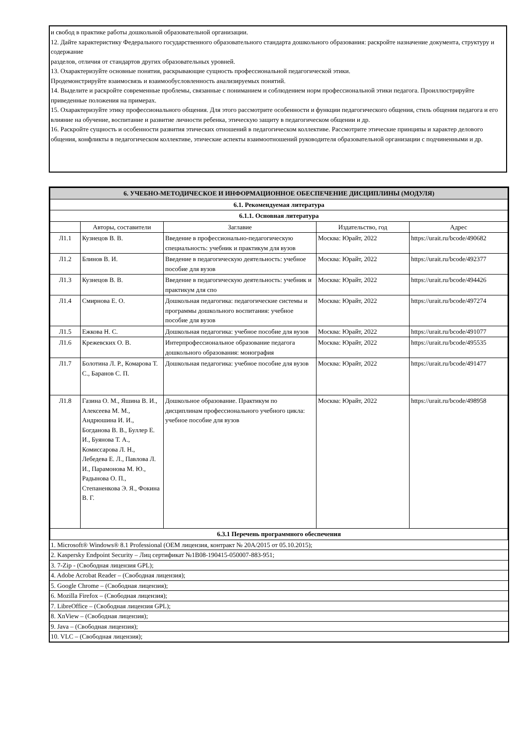и свобод в практике работы дошкольной образовательной организации.
12. Дайте характеристику Федерального государственного образовательного стандарта дошкольного образования: раскройте назначение документа, структуру и содержание
разделов, отличия от стандартов других образовательных уровней.
13. Охарактеризуйте основные понятия, раскрывающие сущность профессиональной педагогической этики.
Продемонстрируйте взаимосвязь и взаимообусловленность анализируемых понятий.
14. Выделите и раскройте современные проблемы, связанные с пониманием и соблюдением норм профессиональной этики педагога. Проиллюстрируйте приведенные положения на примерах.
15. Охарактеризуйте этику профессионального общения. Для этого рассмотрите особенности и функции педагогического общения, стиль общения педагога и его влияние на обучение, воспитание и развитие личности ребенка, этическую защиту в педагогическом общении и др.
16. Раскройте сущность и особенности развития этических отношений в педагогическом коллективе. Рассмотрите этические принципы и характер делового общения, конфликты в педагогическом коллективе, этические аспекты взаимоотношений руководителя образовательной организации с подчиненными и др.
| 6. УЧЕБНО-МЕТОДИЧЕСКОЕ И ИНФОРМАЦИОННОЕ ОБЕСПЕЧЕНИЕ ДИСЦИПЛИНЫ (МОДУЛЯ) | | | | |
| 6.1. Рекомендуемая литература | | | | |
| 6.1.1. Основная литература | | | | |
| | Авторы, составители | Заглавие | Издательство, год | Адрес |
| Л1.1 | Кузнецов В. В. | Введение в профессионально-педагогическую специальность: учебник и практикум для вузов | Москва: Юрайт, 2022 | https://urait.ru/bcode/490682 |
| Л1.2 | Блинов В. И. | Введение в педагогическую деятельность: учебное пособие для вузов | Москва: Юрайт, 2022 | https://urait.ru/bcode/492377 |
| Л1.3 | Кузнецов В. В. | Введение в педагогическую деятельность: учебник и практикум для спо | Москва: Юрайт, 2022 | https://urait.ru/bcode/494426 |
| Л1.4 | Смирнова Е. О. | Дошкольная педагогика: педагогические системы и программы дошкольного воспитания: учебное пособие для вузов | Москва: Юрайт, 2022 | https://urait.ru/bcode/497274 |
| Л1.5 | Ежкова Н. С. | Дошкольная педагогика: учебное пособие для вузов | Москва: Юрайт, 2022 | https://urait.ru/bcode/491077 |
| Л1.6 | Крежевских О. В. | Интерпрофессиональное образование педагога дошкольного образования: монография | Москва: Юрайт, 2022 | https://urait.ru/bcode/495535 |
| Л1.7 | Болотина Л. Р., Комарова Т. С., Баранов С. П. | Дошкольная педагогика: учебное пособие для вузов | Москва: Юрайт, 2022 | https://urait.ru/bcode/491477 |
| Л1.8 | Газина О. М., Яшина В. И., Алексеева М. М., Андрюшина И. И., Богданова В. В., Буллер Е. И., Буянова Т. А., Комиссарова Л. Н., Лебедева Е. Л., Павлова Л. И., Парамонова М. Ю., Радынова О. П., Степаненкова Э. Я., Фокина В. Г. | Дошкольное образование. Практикум по дисциплинам профессионального учебного цикла: учебное пособие для вузов | Москва: Юрайт, 2022 | https://urait.ru/bcode/498958 |
| 6.3.1 Перечень программного обеспечения | | | | |
| 1. Microsoft® Windows® 8.1 Professional (OEM лицензия, контракт № 20А/2015 от 05.10.2015); |
| 2. Kaspersky Endpoint Security – Лиц сертификат №1B08-190415-050007-883-951; |
| 3. 7-Zip - (Свободная лицензия GPL); |
| 4. Adobe Acrobat Reader – (Свободная лицензия); |
| 5. Google Chrome – (Свободная лицензия); |
| 6. Mozilla Firefox – (Свободная лицензия); |
| 7. LibreOffice – (Свободная лицензия GPL); |
| 8. XnView – (Свободная лицензия); |
| 9. Java – (Свободная лицензия); |
| 10. VLC – (Свободная лицензия); |